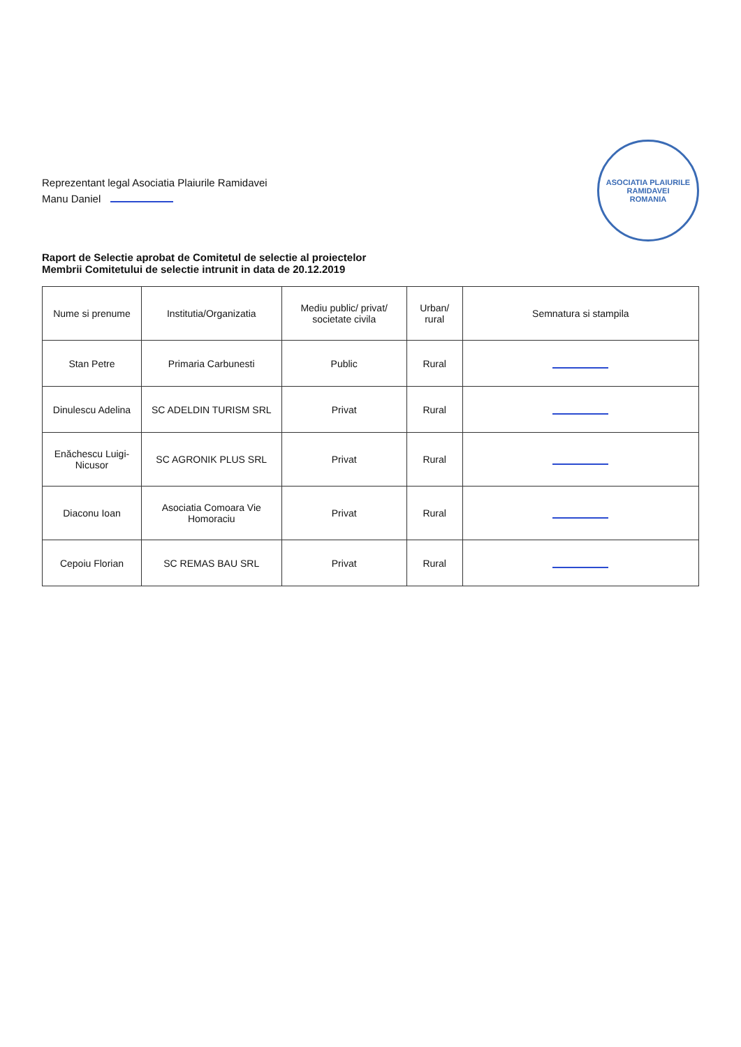Reprezentant legal Asociatia Plaiurile Ramidavei
Manu Daniel
ASOCIATIA PLAIURILE RAMIDAVEI
ROMANIA
Raport de Selectie aprobat de Comitetul de selectie al proiectelor
Membrii Comitetului de selectie intrunit in data de 20.12.2019
| Nume si prenume | Institutia/Organizatia | Mediu public/ privat/ societate civila | Urban/ rural | Semnatura si stampila |
| --- | --- | --- | --- | --- |
| Stan Petre | Primaria Carbunesti | Public | Rural | |
| Dinulescu Adelina | SC ADELDIN TURISM SRL | Privat | Rural | |
| Enăchescu Luigi-Nicusor | SC AGRONIK PLUS SRL | Privat | Rural | |
| Diaconu Ioan | Asociatia Comoara Vie Homoraciu | Privat | Rural | |
| Cepoiu Florian | SC REMAS BAU SRL | Privat | Rural | |